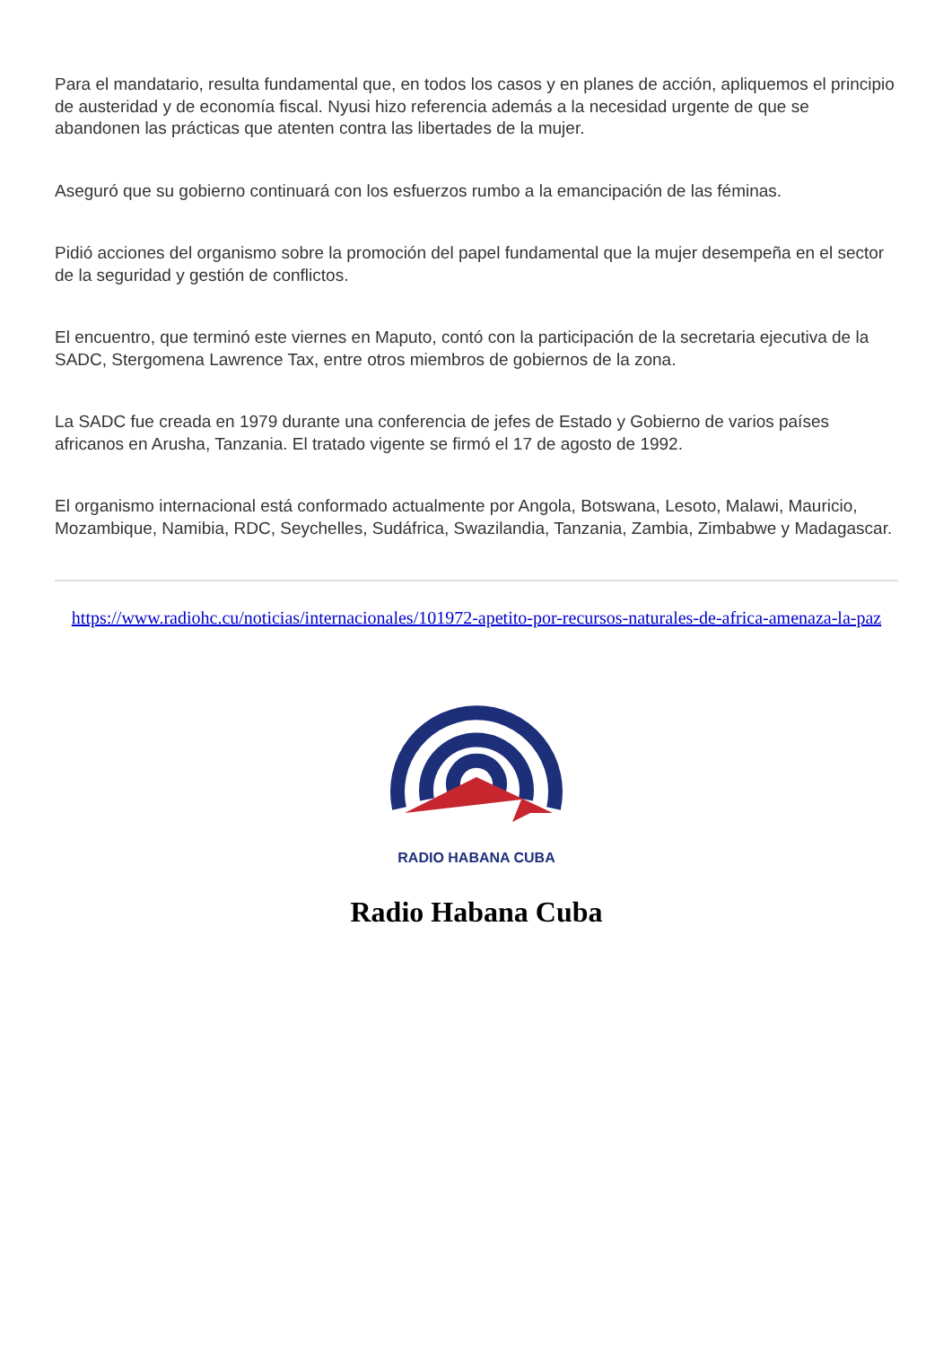Para el mandatario, resulta fundamental que, en todos los casos y en planes de acción, apliquemos el principio de austeridad y de economía fiscal. Nyusi hizo referencia además a la necesidad urgente de que se abandonen las prácticas que atenten contra las libertades de la mujer.
Aseguró que su gobierno continuará con los esfuerzos rumbo a la emancipación de las féminas.
Pidió acciones del organismo sobre la promoción del papel fundamental que la mujer desempeña en el sector de la seguridad y gestión de conflictos.
El encuentro, que terminó este viernes en Maputo, contó con la participación de la secretaria ejecutiva de la SADC, Stergomena Lawrence Tax, entre otros miembros de gobiernos de la zona.
La SADC fue creada en 1979 durante una conferencia de jefes de Estado y Gobierno de varios países africanos en Arusha, Tanzania. El tratado vigente se firmó el 17 de agosto de 1992.
El organismo internacional está conformado actualmente por Angola, Botswana, Lesoto, Malawi, Mauricio, Mozambique, Namibia, RDC, Seychelles, Sudáfrica, Swazilandia, Tanzania, Zambia, Zimbabwe y Madagascar.
https://www.radiohc.cu/noticias/internacionales/101972-apetito-por-recursos-naturales-de-africa-amenaza-la-paz
RADIO HABANA CUBA
Radio Habana Cuba